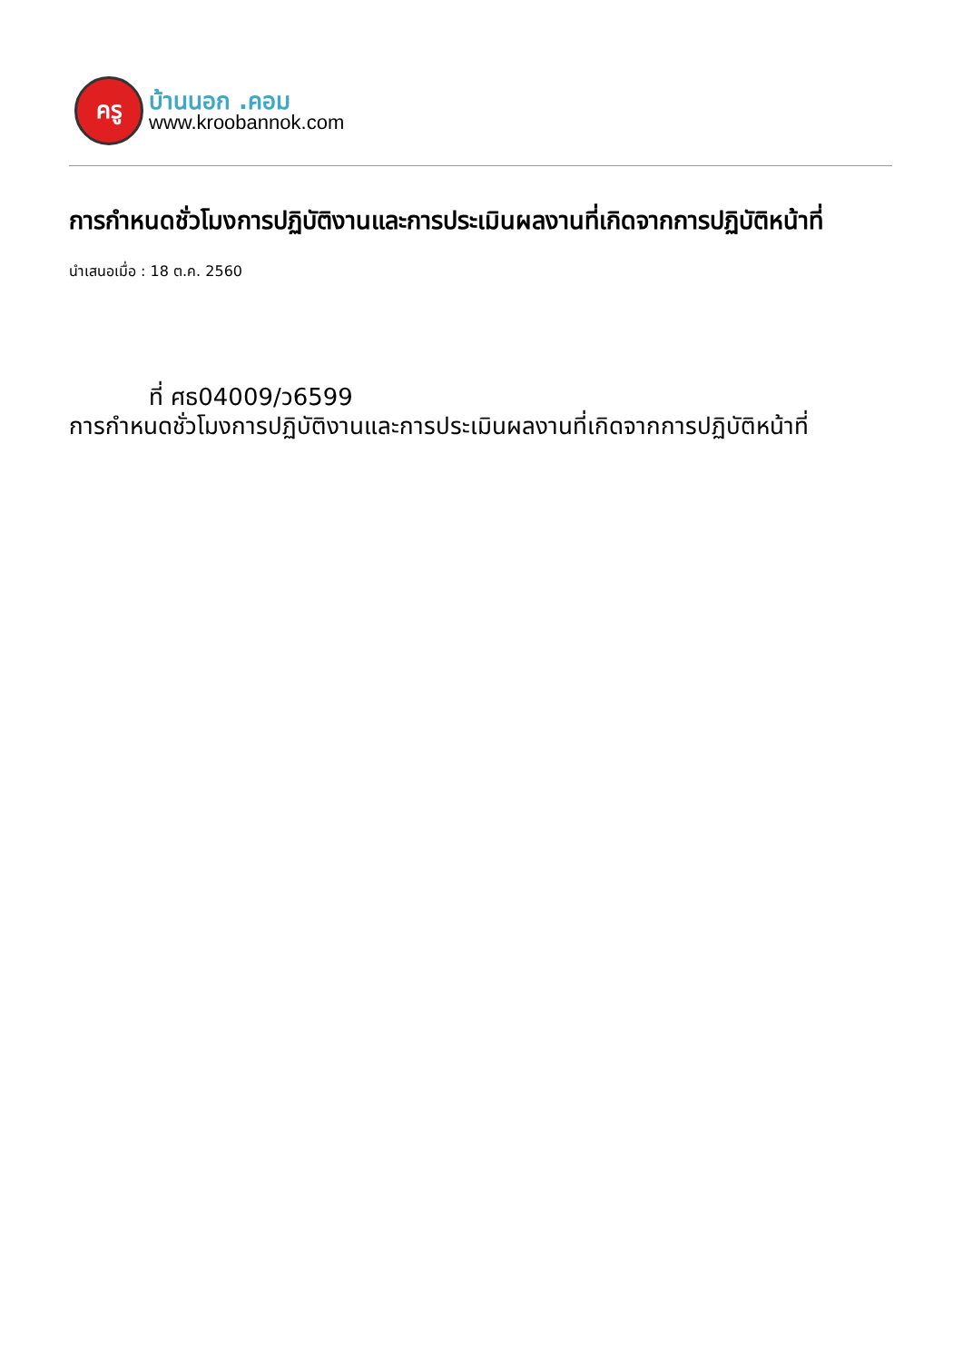ครู
บ้านนอก .คอม
www.kroobannok.com
การกำหนดชั่วโมงการปฏิบัติงานและการประเมินผลงานที่เกิดจากการปฏิบัติหน้าที่
นำเสนอเมื่อ : 18 ต.ค. 2560
ที่ ศธ04009/ว6599
การกำหนดชั่วโมงการปฏิบัติงานและการประเมินผลงานที่เกิดจากการปฏิบัติหน้าที่